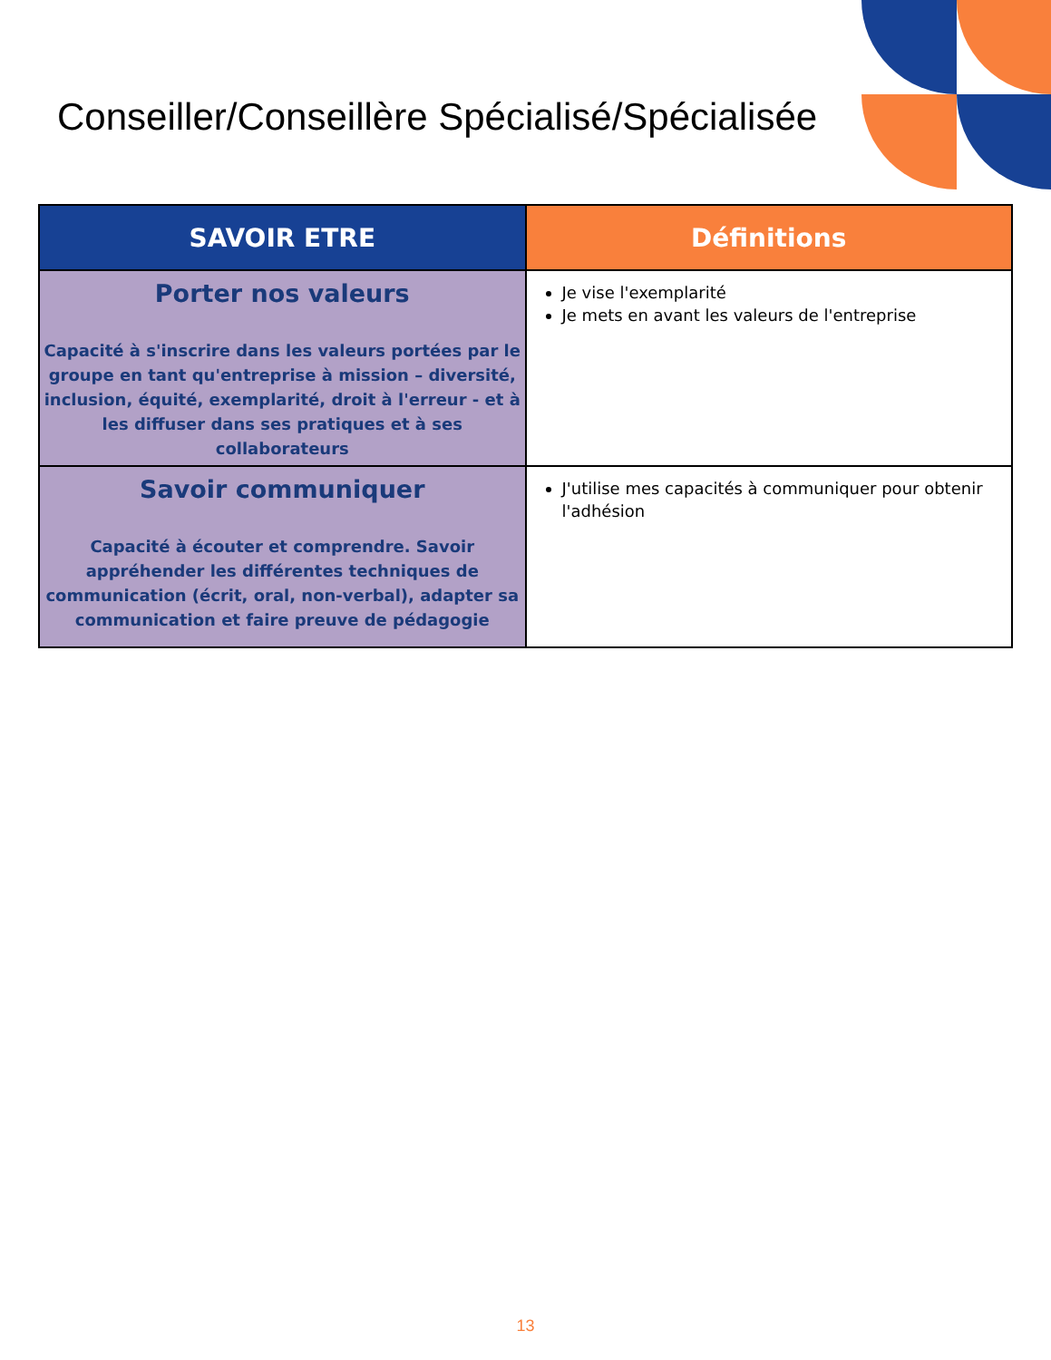Conseiller/Conseillère Spécialisé/Spécialisée
| SAVOIR ETRE | Définitions |
| --- | --- |
| Porter nos valeurs Capacité à s'inscrire dans les valeurs portées par le groupe en tant qu'entreprise à mission – diversité, inclusion, équité, exemplarité, droit à l'erreur - et à les diffuser dans ses pratiques et à ses collaborateurs | Je vise l'exemplarité Je mets en avant les valeurs de l'entreprise |
| Savoir communiquer Capacité à écouter et comprendre. Savoir appréhender les différentes techniques de communication (écrit, oral, non-verbal), adapter sa communication et faire preuve de pédagogie | J'utilise mes capacités à communiquer pour obtenir l'adhésion |
13